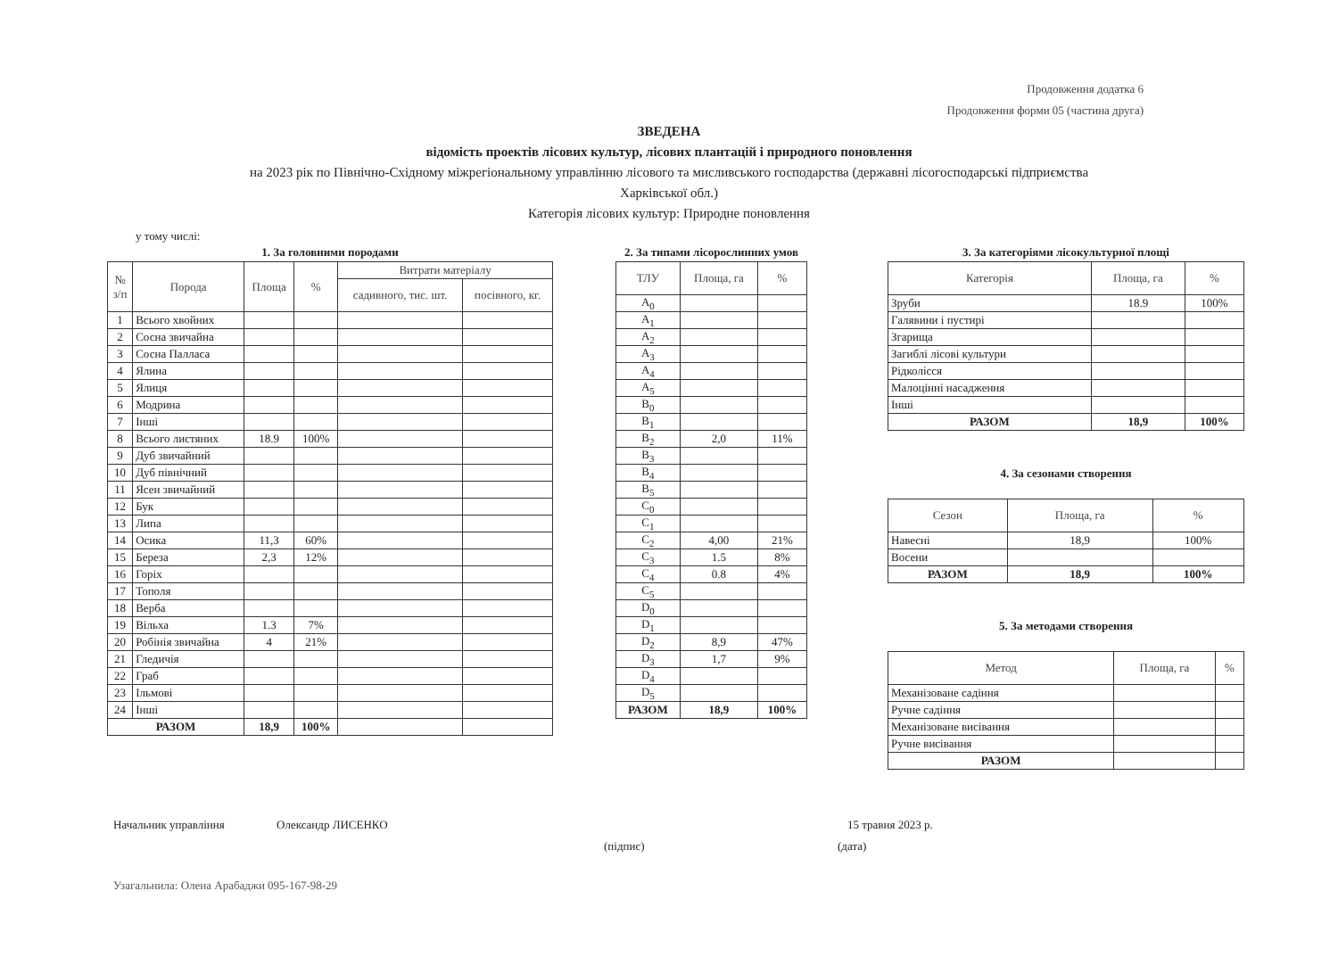Продовження додатка 6
Продовження форми 05 (частина друга)
ЗВЕДЕНА
відомість проектів лісових культур, лісових плантацій і природного поновлення
на 2023 рік по Північно-Східному міжрегіональному управлінню лісового та мисливського господарства (державні лісогосподарські підприємства
Харківської обл.)
Категорія лісових культур: Природне поновлення
у тому числі:
1. За головними породами
| № з/п | Порода | Площа | % | Витрати матеріалу | |
| --- | --- | --- | --- | --- | --- |
| | | | | садивного, тис. шт. | посівного, кг. |
| 1 | Всього хвойних | | | | |
| 2 | Сосна звичайна | | | | |
| 3 | Сосна Палласа | | | | |
| 4 | Ялина | | | | |
| 5 | Ялиця | | | | |
| 6 | Модрина | | | | |
| 7 | Інші | | | | |
| 8 | Всього листяних | 18.9 | 100% | | |
| 9 | Дуб звичайний | | | | |
| 10 | Дуб північний | | | | |
| 11 | Ясен звичайний | | | | |
| 12 | Бук | | | | |
| 13 | Липа | | | | |
| 14 | Осика | 11,3 | 60% | | |
| 15 | Береза | 2,3 | 12% | | |
| 16 | Горіх | | | | |
| 17 | Тополя | | | | |
| 18 | Верба | | | | |
| 19 | Вільха | 1.3 | 7% | | |
| 20 | Робінія звичайна | 4 | 21% | | |
| 21 | Гледичія | | | | |
| 22 | Граб | | | | |
| 23 | Ільмові | | | | |
| 24 | Інші | | | | |
| РАЗОМ | | 18,9 | 100% | | |
2. За типами лісорослинних умов
| ТЛУ | Площа, га | % |
| --- | --- | --- |
| A<sub>0</sub> | | |
| A<sub>1</sub> | | |
| A<sub>2</sub> | | |
| A<sub>3</sub> | | |
| A<sub>4</sub> | | |
| A<sub>5</sub> | | |
| B<sub>0</sub> | | |
| B<sub>1</sub> | | |
| B<sub>2</sub> | 2,0 | 11% |
| B<sub>3</sub> | | |
| B<sub>4</sub> | | |
| B<sub>5</sub> | | |
| C<sub>0</sub> | | |
| C<sub>1</sub> | | |
| C<sub>2</sub> | 4,00 | 21% |
| C<sub>3</sub> | 1.5 | 8% |
| C<sub>4</sub> | 0.8 | 4% |
| C<sub>5</sub> | | |
| D<sub>0</sub> | | |
| D<sub>1</sub> | | |
| D<sub>2</sub> | 8,9 | 47% |
| D<sub>3</sub> | 1,7 | 9% |
| D<sub>4</sub> | | |
| D<sub>5</sub> | | |
| РАЗОМ | 18,9 | 100% |
3. За категоріями лісокультурної площі
| Категорія | Площа, га | % |
| --- | --- | --- |
| Зруби | 18.9 | 100% |
| Галявини і пустирі | | |
| Згарища | | |
| Загиблі лісові культури | | |
| Рідколісся | | |
| Малоцінні насадження | | |
| Інші | | |
| РАЗОМ | 18,9 | 100% |
4. За сезонами створення
| Сезон | Площа, га | % |
| --- | --- | --- |
| Навесні | 18,9 | 100% |
| Восени | | |
| РАЗОМ | 18,9 | 100% |
5. За методами створення
| Метод | Площа, га | % |
| --- | --- | --- |
| Механізоване садіння | | |
| Ручне садіння | | |
| Механізоване висівання | | |
| Ручне висівання | | |
| РАЗОМ | | |
Начальник управління Олександр ЛИСЕНКО 15 травня 2023 р.
(підпис) (дата)
Узагальнила: Олена Арабаджи 095-167-98-29